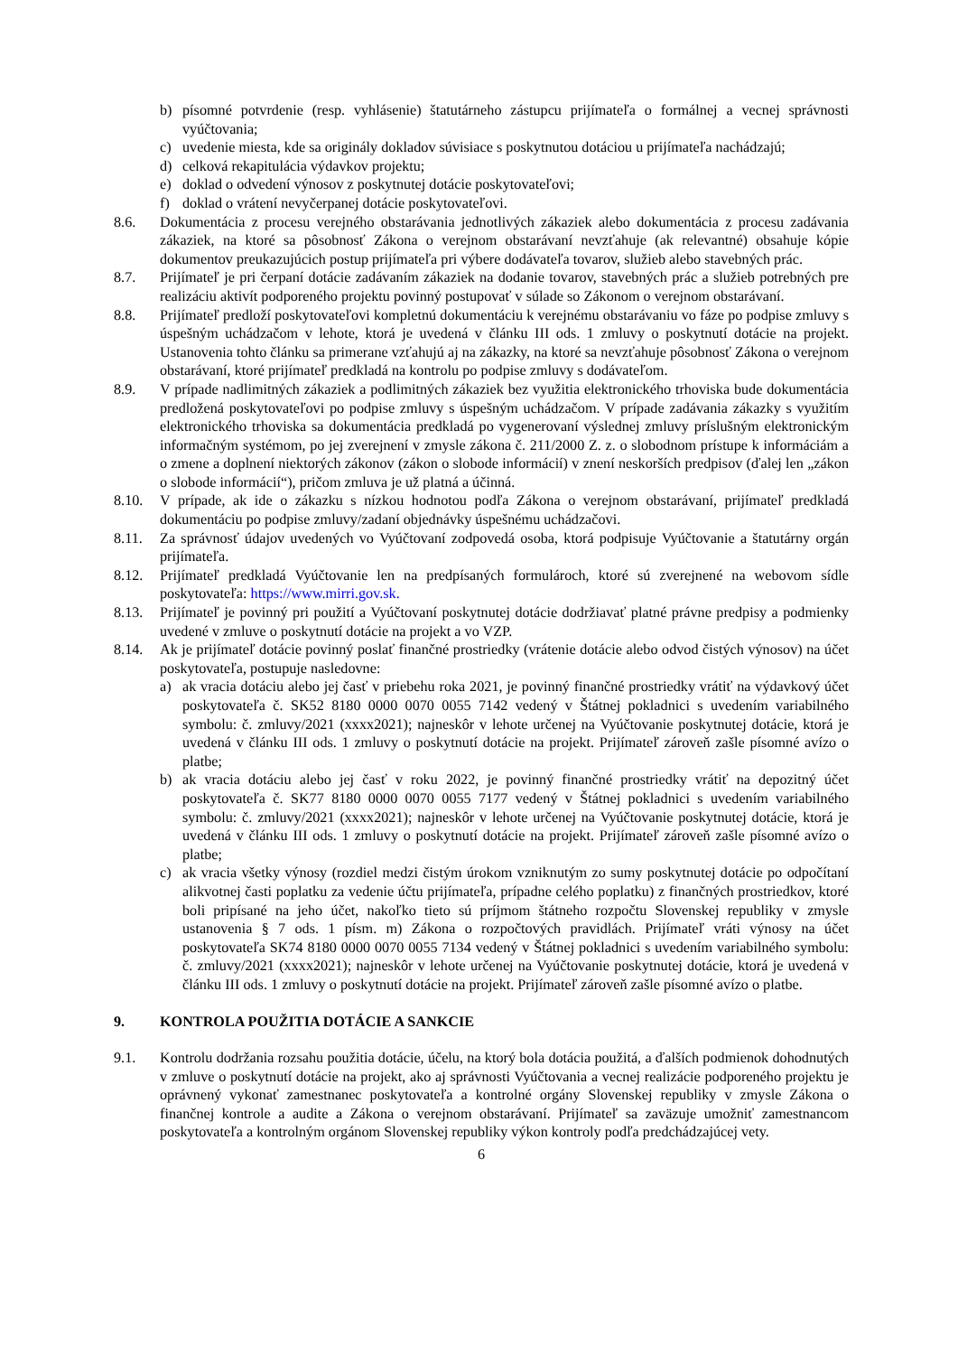b) písomné potvrdenie (resp. vyhlásenie) štatutárneho zástupcu prijímateľa o formálnej a vecnej správnosti vyúčtovania;
c) uvedenie miesta, kde sa originály dokladov súvisiace s poskytnutou dotáciou u prijímateľa nachádzajú;
d) celková rekapitulácia výdavkov projektu;
e) doklad o odvedení výnosov z poskytnutej dotácie poskytovateľovi;
f) doklad o vrátení nevyčerpanej dotácie poskytovateľovi.
8.6. Dokumentácia z procesu verejného obstarávania jednotlivých zákaziek alebo dokumentácia z procesu zadávania zákaziek, na ktoré sa pôsobnosť Zákona o verejnom obstarávaní nevzťahuje (ak relevantné) obsahuje kópie dokumentov preukazujúcich postup prijímateľa pri výbere dodávateľa tovarov, služieb alebo stavebných prác.
8.7. Prijímateľ je pri čerpaní dotácie zadávaním zákaziek na dodanie tovarov, stavebných prác a služieb potrebných pre realizáciu aktivít podporeného projektu povinný postupovať v súlade so Zákonom o verejnom obstarávaní.
8.8. Prijímateľ predloží poskytovateľovi kompletnú dokumentáciu k verejnému obstarávaniu vo fáze po podpise zmluvy s úspešným uchádzačom v lehote, ktorá je uvedená v článku III ods. 1 zmluvy o poskytnutí dotácie na projekt. Ustanovenia tohto článku sa primerane vzťahujú aj na zákazky, na ktoré sa nevzťahuje pôsobnosť Zákona o verejnom obstarávaní, ktoré prijímateľ predkladá na kontrolu po podpise zmluvy s dodávateľom.
8.9. V prípade nadlimitných zákaziek a podlimitných zákaziek bez využitia elektronického trhoviska bude dokumentácia predložená poskytovateľovi po podpise zmluvy s úspešným uchádzačom. V prípade zadávania zákazky s využitím elektronického trhoviska sa dokumentácia predkladá po vygenerovaní výslednej zmluvy príslušným elektronickým informačným systémom, po jej zverejnení v zmysle zákona č. 211/2000 Z. z. o slobodnom prístupe k informáciám a o zmene a doplnení niektorých zákonov (zákon o slobode informácií) v znení neskorších predpisov (ďalej len „zákon o slobode informácií“), pričom zmluva je už platná a účinná.
8.10. V prípade, ak ide o zákazku s nízkou hodnotou podľa Zákona o verejnom obstarávaní, prijímateľ predkladá dokumentáciu po podpise zmluvy/zadaní objednávky úspešnému uchádzačovi.
8.11. Za správnosť údajov uvedených vo Vyúčtovaní zodpovedá osoba, ktorá podpisuje Vyúčtovanie a štatutárny orgán prijímateľa.
8.12. Prijímateľ predkladá Vyúčtovanie len na predpísaných formulároch, ktoré sú zverejnené na webovom sídle poskytovateľa: https://www.mirri.gov.sk.
8.13. Prijímateľ je povinný pri použití a Vyúčtovaní poskytnutej dotácie dodržiavať platné právne predpisy a podmienky uvedené v zmluve o poskytnutí dotácie na projekt a vo VZP.
8.14. Ak je prijímateľ dotácie povinný poslať finančné prostriedky (vrátenie dotácie alebo odvod čistých výnosov) na účet poskytovateľa, postupuje nasledovne:
a) ak vracia dotáciu alebo jej časť v priebehu roka 2021, je povinný finančné prostriedky vrátiť na výdavkový účet poskytovateľa č. SK52 8180 0000 0070 0055 7142 vedený v Štátnej pokladnici s uvedením variabilného symbolu: č. zmluvy/2021 (xxxx2021); najneskôr v lehote určenej na Vyúčtovanie poskytnutej dotácie, ktorá je uvedená v článku III ods. 1 zmluvy o poskytnutí dotácie na projekt. Prijímateľ zároveň zašle písomné avízo o platbe;
b) ak vracia dotáciu alebo jej časť v roku 2022, je povinný finančné prostriedky vrátiť na depozitný účet poskytovateľa č. SK77 8180 0000 0070 0055 7177 vedený v Štátnej pokladnici s uvedením variabilného symbolu: č. zmluvy/2021 (xxxx2021); najneskôr v lehote určenej na Vyúčtovanie poskytnutej dotácie, ktorá je uvedená v článku III ods. 1 zmluvy o poskytnutí dotácie na projekt. Prijímateľ zároveň zašle písomné avízo o platbe;
c) ak vracia všetky výnosy (rozdiel medzi čistým úrokom vzniknutým zo sumy poskytnutej dotácie po odpočítaní alikvotnej časti poplatku za vedenie účtu prijímateľa, prípadne celého poplatku) z finančných prostriedkov, ktoré boli pripísané na jeho účet, nakoľko tieto sú príjmom štátneho rozpočtu Slovenskej republiky v zmysle ustanovenia § 7 ods. 1 písm. m) Zákona o rozpočtových pravidlách. Prijímateľ vráti výnosy na účet poskytovateľa SK74 8180 0000 0070 0055 7134 vedený v Štátnej pokladnici s uvedením variabilného symbolu: č. zmluvy/2021 (xxxx2021); najneskôr v lehote určenej na Vyúčtovanie poskytnutej dotácie, ktorá je uvedená v článku III ods. 1 zmluvy o poskytnutí dotácie na projekt. Prijímateľ zároveň zašle písomné avízo o platbe.
9. KONTROLA POUŽITIA DOTÁCIE A SANKCIE
9.1. Kontrolu dodržania rozsahu použitia dotácie, účelu, na ktorý bola dotácia použitá, a ďalších podmienok dohodnutých v zmluve o poskytnutí dotácie na projekt, ako aj správnosti Vyúčtovania a vecnej realizácie podporeného projektu je oprávnený vykonať zamestnanec poskytovateľa a kontrolné orgány Slovenskej republiky v zmysle Zákona o finančnej kontrole a audite a Zákona o verejnom obstarávaní. Prijímateľ sa zaväzuje umožniť zamestnancom poskytovateľa a kontrolným orgánom Slovenskej republiky výkon kontroly podľa predchádzajúcej vety.
6